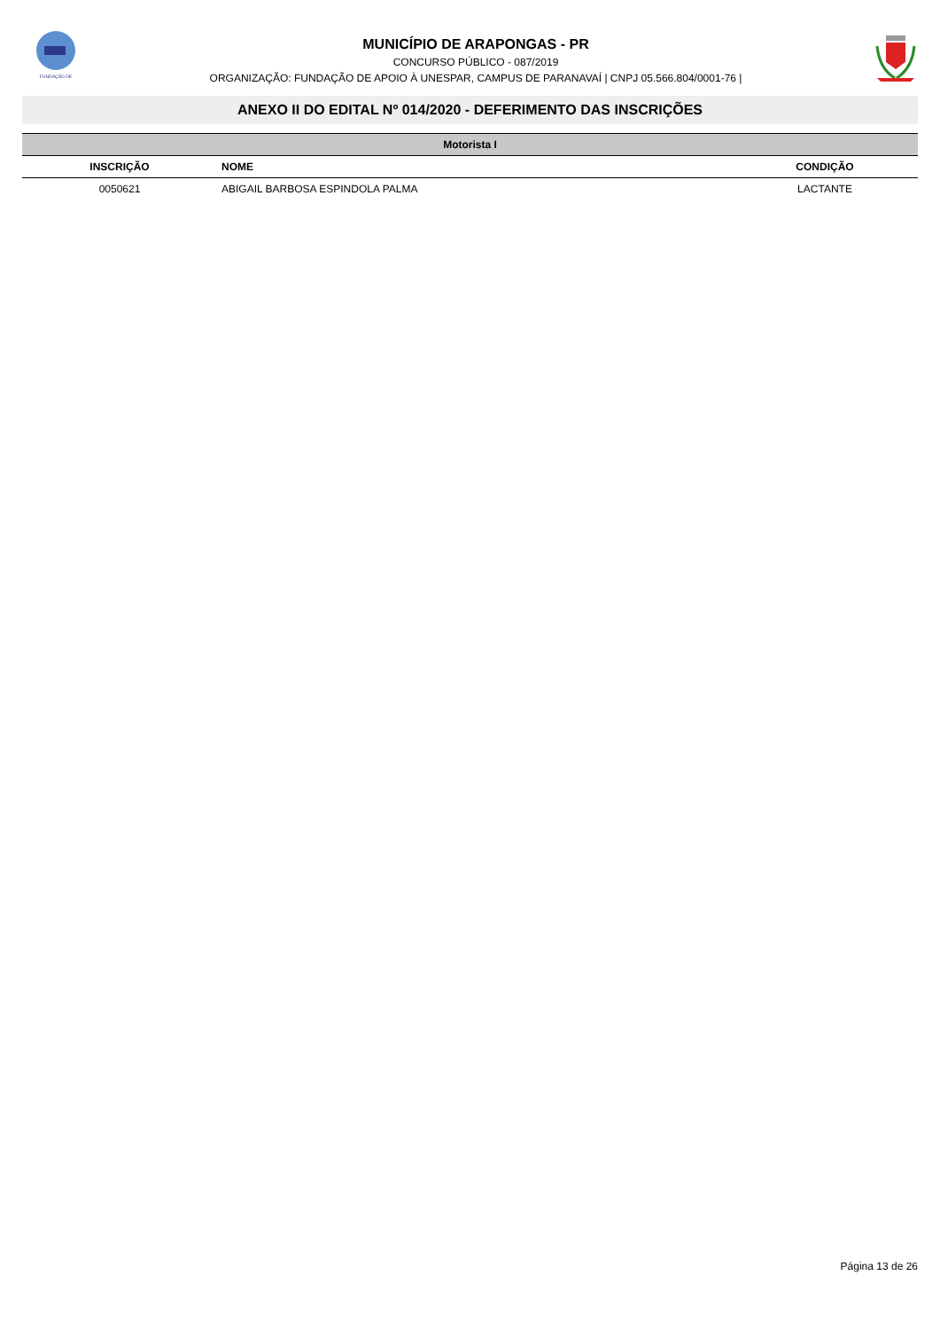FUNDAÇÃO DE
MUNICÍPIO DE ARAPONGAS - PR
CONCURSO PÚBLICO - 087/2019
ORGANIZAÇÃO: FUNDAÇÃO DE APOIO À UNESPAR, CAMPUS DE PARANAVAÍ | CNPJ 05.566.804/0001-76 |
ANEXO II DO EDITAL Nº 014/2020 - DEFERIMENTO DAS INSCRIÇÕES
| Motorista I | | |
| INSCRIÇÃO | NOME | CONDIÇÃO |
| 0050621 | ABIGAIL BARBOSA ESPINDOLA PALMA | LACTANTE |
Página 13 de 26